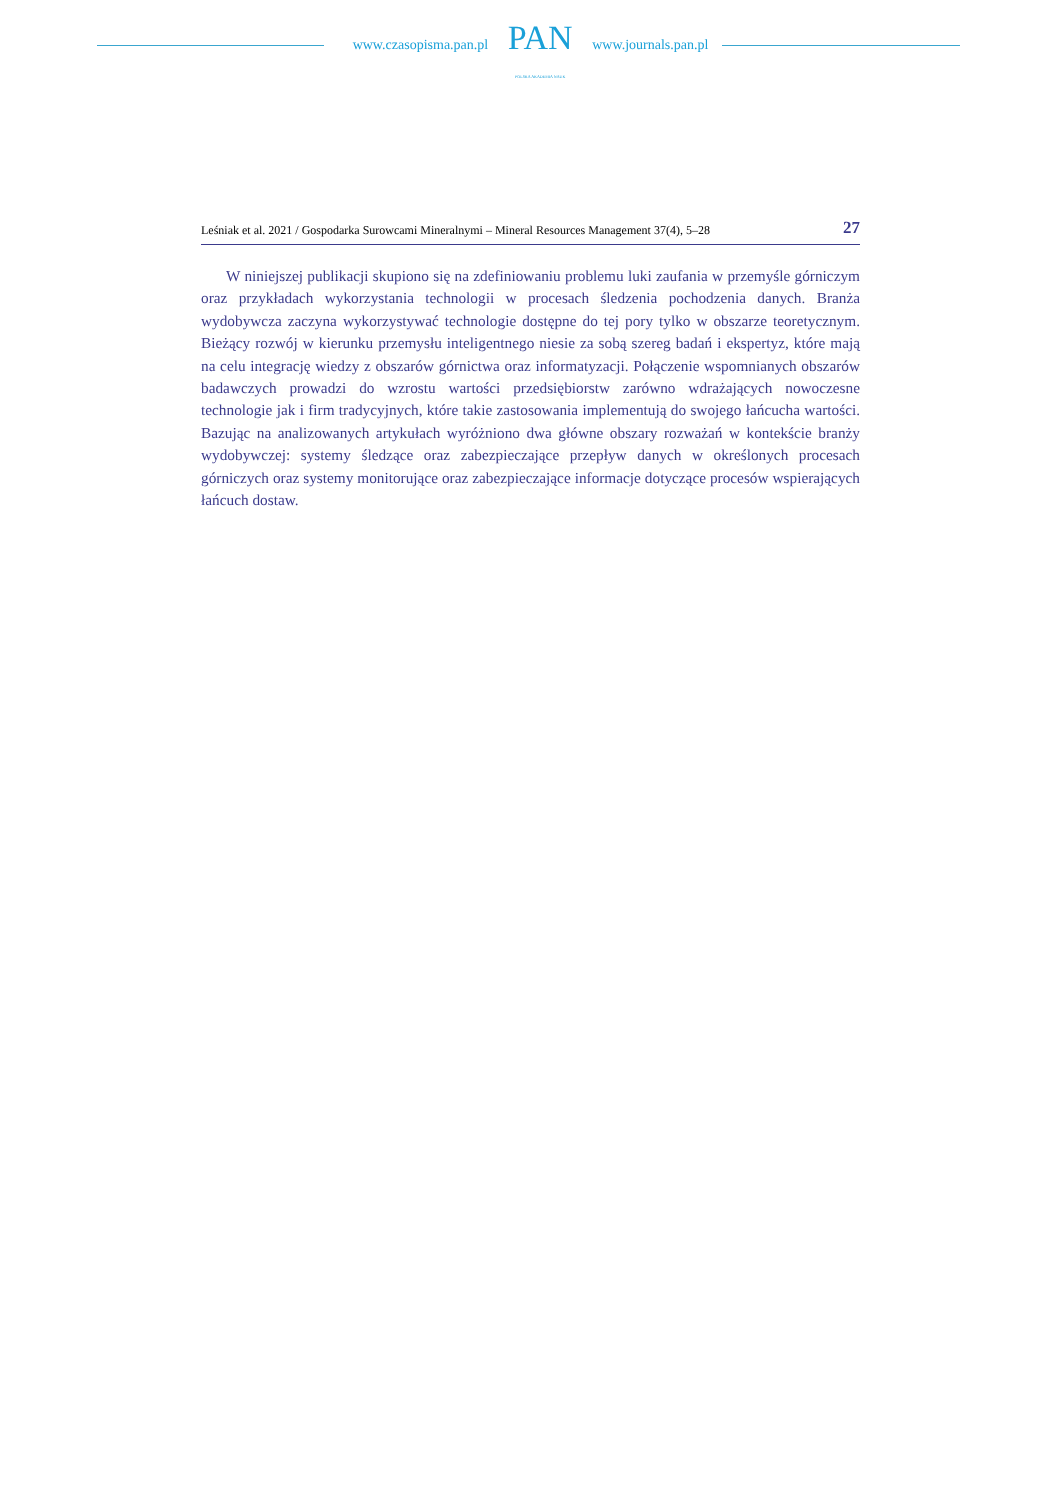www.czasopisma.pan.pl
PAN
POLSKA AKADEMIA NAUK
www.journals.pan.pl
Leśniak et al. 2021 / Gospodarka Surowcami Mineralnymi – Mineral Resources Management 37(4), 5–28 27
W niniejszej publikacji skupiono się na zdefiniowaniu problemu luki zaufania w przemyśle górniczym oraz przykładach wykorzystania technologii w procesach śledzenia pochodzenia danych. Branża wydobywcza zaczyna wykorzystywać technologie dostępne do tej pory tylko w obszarze teoretycznym. Bieżący rozwój w kierunku przemysłu inteligentnego niesie za sobą szereg badań i ekspertyz, które mają na celu integrację wiedzy z obszarów górnictwa oraz informatyzacji. Połączenie wspomnianych obszarów badawczych prowadzi do wzrostu wartości przedsiębiorstw zarówno wdrażających nowoczesne technologie jak i firm tradycyjnych, które takie zastosowania implementują do swojego łańcucha wartości. Bazując na analizowanych artykułach wyróżniono dwa główne obszary rozważań w kontekście branży wydobywczej: systemy śledzące oraz zabezpieczające przepływ danych w określonych procesach górniczych oraz systemy monitorujące oraz zabezpieczające informacje dotyczące procesów wspierających łańcuch dostaw.